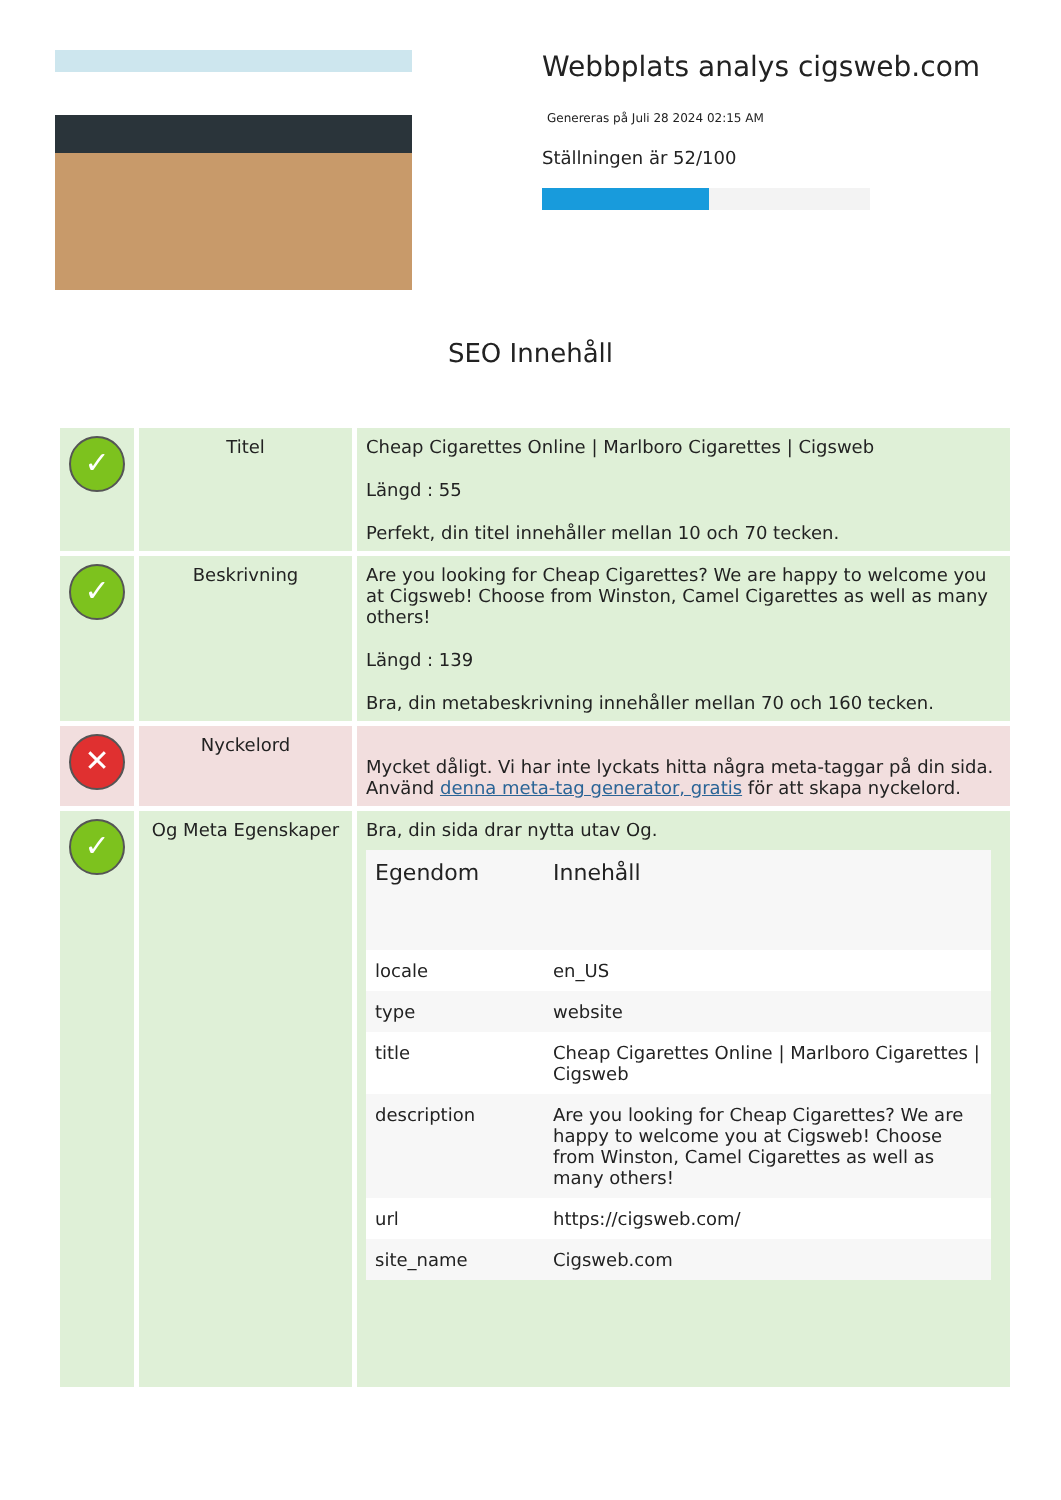Webbplats analys cigsweb.com
Genereras på Juli 28 2024 02:15 AM
Ställningen är 52/100
SEO Innehåll
| ✓ | Titel | Cheap Cigarettes Online / Marlboro Cigarettes / Cigsweb Längd : 55 Perfekt, din titel innehåller mellan 10 och 70 tecken. |
| ✓ | Beskrivning | Are you looking for Cheap Cigarettes? We are happy to welcome you at Cigsweb! Choose from Winston, Camel Cigarettes as well as many others! Längd : 139 Bra, din metabeskrivning innehåller mellan 70 och 160 tecken. |
| ✕ | Nyckelord | Mycket dåligt. Vi har inte lyckats hitta några meta-taggar på din sida. Använd denna meta-tag generator, gratis för att skapa nyckelord. |
| ✓ | Og Meta Egenskaper | Bra, din sida drar nytta utav Og. / Egendom / Innehåll / / locale / en_US / / type / website / / title / Cheap Cigarettes Online / Marlboro Cigarettes / Cigsweb / / description / Are you looking for Cheap Cigarettes? We are happy to welcome you at Cigsweb! Choose from Winston, Camel Cigarettes as well as many others! / / url / https://cigsweb.com/ / / site_name / Cigsweb.com / |